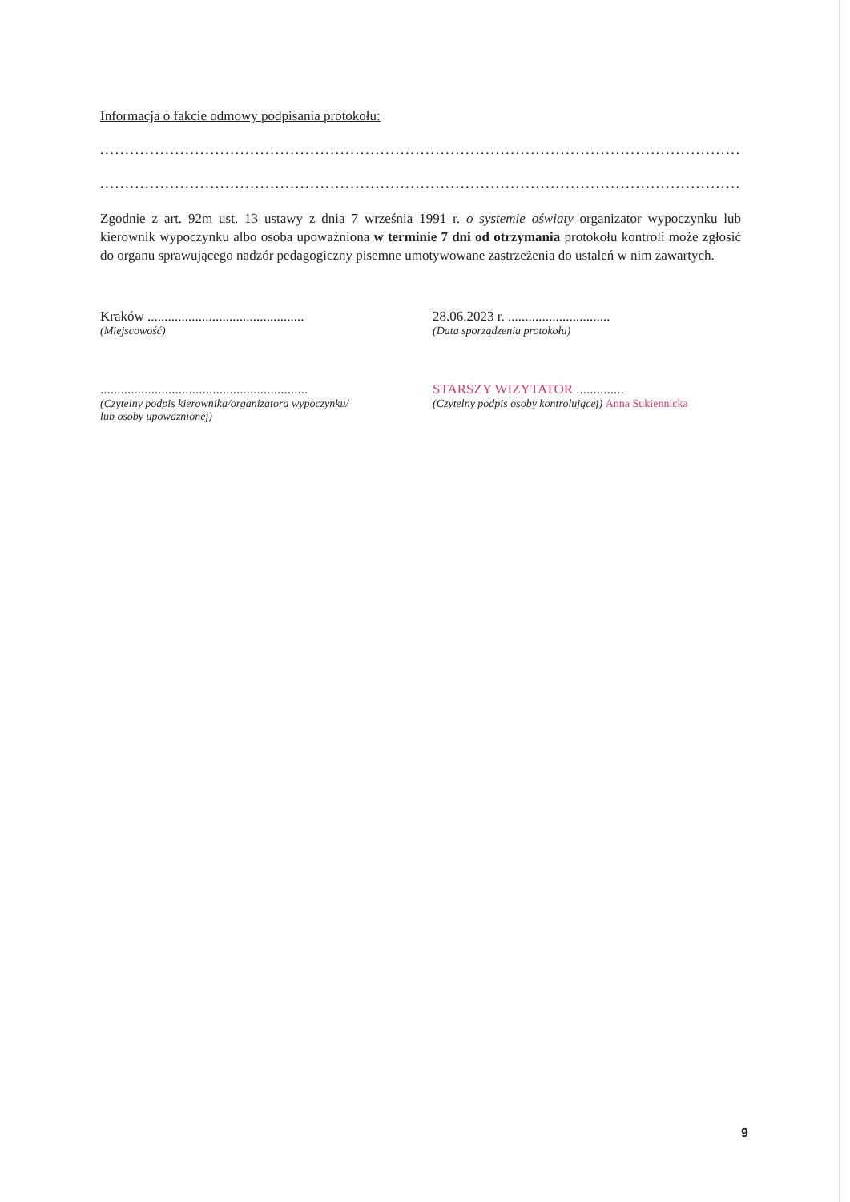Informacja o fakcie odmowy podpisania protokołu:
.......................................................................................................................................
.......................................................................................................................................
Zgodnie z art. 92m ust. 13 ustawy z dnia 7 września 1991 r. o systemie oświaty organizator wypoczynku lub kierownik wypoczynku albo osoba upoważniona w terminie 7 dni od otrzymania protokołu kontroli może zgłosić do organu sprawującego nadzór pedagogiczny pisemne umotywowane zastrzeżenia do ustaleń w nim zawartych.
Kraków ..............................................
(Miejscowość)
28.06.2023 r. ..............................
(Data sporządzenia protokołu)
.............................................................
(Czytelny podpis kierownika/organizatora wypoczynku/
lub osoby upoważnionej)
STARSZY WIZYTATOR ..............
(Czytelny podpis osoby kontrolującej) Anna Sukiennicka
9